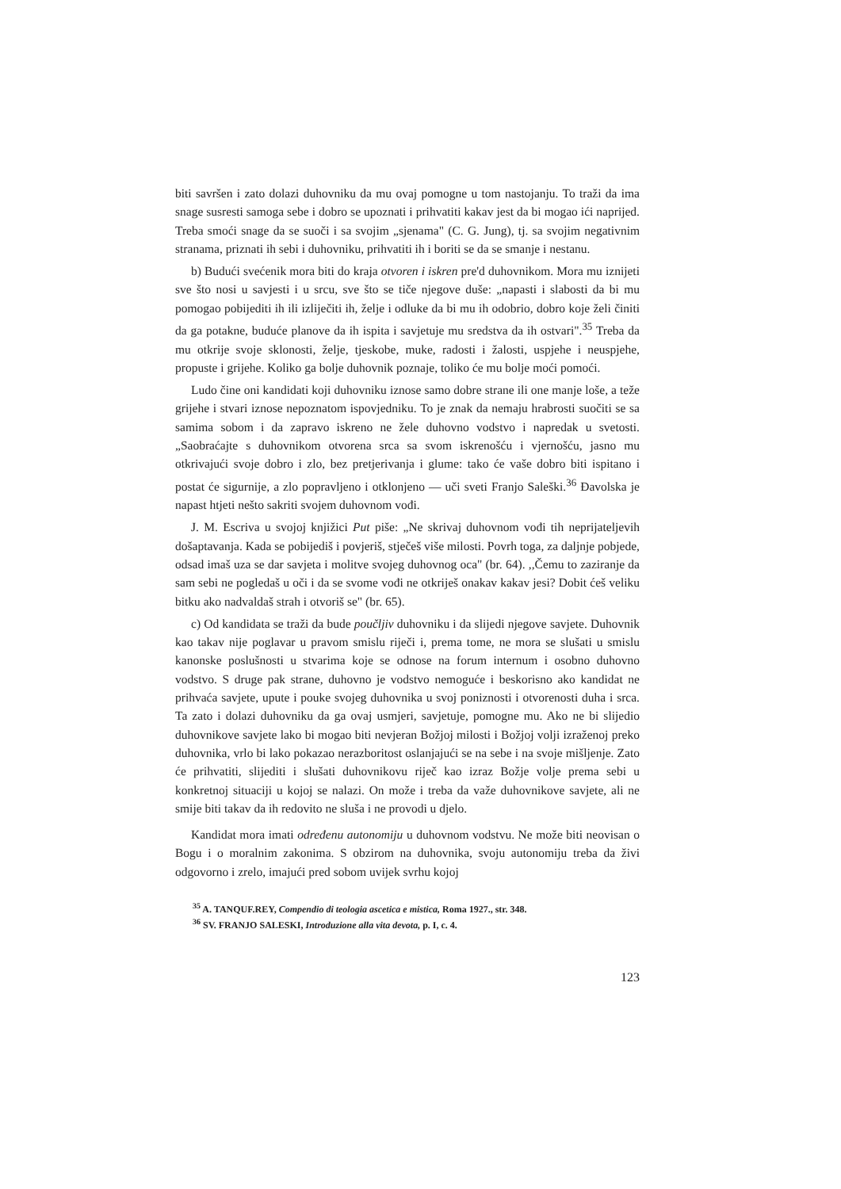biti savršen i zato dolazi duhovniku da mu ovaj pomogne u tom nastojanju. To traži da ima snage susresti samoga sebe i dobro se upoznati i prihvatiti kakav jest da bi mogao ići naprijed. Treba smoći snage da se suoči i sa svojim „sjenama" (C. G. Jung), tj. sa svojim negativnim stranama, priznati ih sebi i duhovniku, prihvatiti ih i boriti se da se smanje i nestanu.
b) Budući svećenik mora biti do kraja otvoren i iskren pre'd duhovnikom. Mora mu iznijeti sve što nosi u savjesti i u srcu, sve što se tiče njegove duše: „napasti i slabosti da bi mu pomogao pobijediti ih ili izliječiti ih, želje i odluke da bi mu ih odobrio, dobro koje želi činiti da ga potakne, buduće planove da ih ispita i savjetuje mu sredstva da ih ostvari".<sup>35</sup> Treba da mu otkrije svoje sklonosti, želje, tjeskobe, muke, radosti i žalosti, uspjehe i neuspjehe, propuste i grijehe. Koliko ga bolje duhovnik poznaje, toliko će mu bolje moći pomoći.
Ludo čine oni kandidati koji duhovniku iznose samo dobre strane ili one manje loše, a teže grijehe i stvari iznose nepoznatom ispovjedniku. To je znak da nemaju hrabrosti suočiti se sa samima sobom i da zapravo iskreno ne žele duhovno vodstvo i napredak u svetosti. „Saobraćajte s duhovnikom otvorena srca sa svom iskrenošću i vjernošću, jasno mu otkrivajući svoje dobro i zlo, bez pretjerivanja i glume: tako će vaše dobro biti ispitano i postat će sigurnije, a zlo popravljeno i otklonjeno — uči sveti Franjo Saleški.<sup>36</sup> Đavolska je napast htjeti nešto sakriti svojem duhovnom vođi.
J. M. Escriva u svojoj knjižici Put piše: „Ne skrivaj duhovnom vođi tih neprijateljevih došaptavanja. Kada se pobijediš i povjeriš, stječeš više milosti. Povrh toga, za daljnje pobjede, odsad imaš uza se dar savjeta i molitve svojeg duhovnog oca" (br. 64). ,,Čemu to zaziranje da sam sebi ne pogledaš u oči i da se svome vođi ne otkriješ onakav kakav jesi? Dobit ćeš veliku bitku ako nadvaldaš strah i otvoriš se" (br. 65).
c) Od kandidata se traži da bude poučljiv duhovniku i da slijedi njegove savjete. Duhovnik kao takav nije poglavar u pravom smislu riječi i, prema tome, ne mora se slušati u smislu kanonske poslušnosti u stvarima koje se odnose na forum internum i osobno duhovno vodstvo. S druge pak strane, duhovno je vodstvo nemoguće i beskorisno ako kandidat ne prihvaća savjete, upute i pouke svojeg duhovnika u svoj poniznosti i otvorenosti duha i srca. Ta zato i dolazi duhovniku da ga ovaj usmjeri, savjetuje, pomogne mu. Ako ne bi slijedio duhovnikove savjete lako bi mogao biti nevjeran Božjoj milosti i Božjoj volji izraženoj preko duhovnika, vrlo bi lako pokazao nerazboritost oslanjajući se na sebe i na svoje mišljenje. Zato će prihvatiti, slijediti i slušati duhovnikovu riječ kao izraz Božje volje prema sebi u konkretnoj situaciji u kojoj se nalazi. On može i treba da važe duhovnikove savjete, ali ne smije biti takav da ih redovito ne sluša i ne provodi u djelo.
Kandidat mora imati određenu autonomiju u duhovnom vodstvu. Ne može biti neovisan o Bogu i o moralnim zakonima. S obzirom na duhovnika, svoju autonomiju treba da živi odgovorno i zrelo, imajući pred sobom uvijek svrhu kojoj
<sup>35</sup> A. TANQUF.REY, Compendio di teologia ascetica e mistica, Roma 1927., str. 348.
<sup>36</sup> SV. FRANJO SALESKI, Introduzione alla vita devota, p. I, c. 4.
123